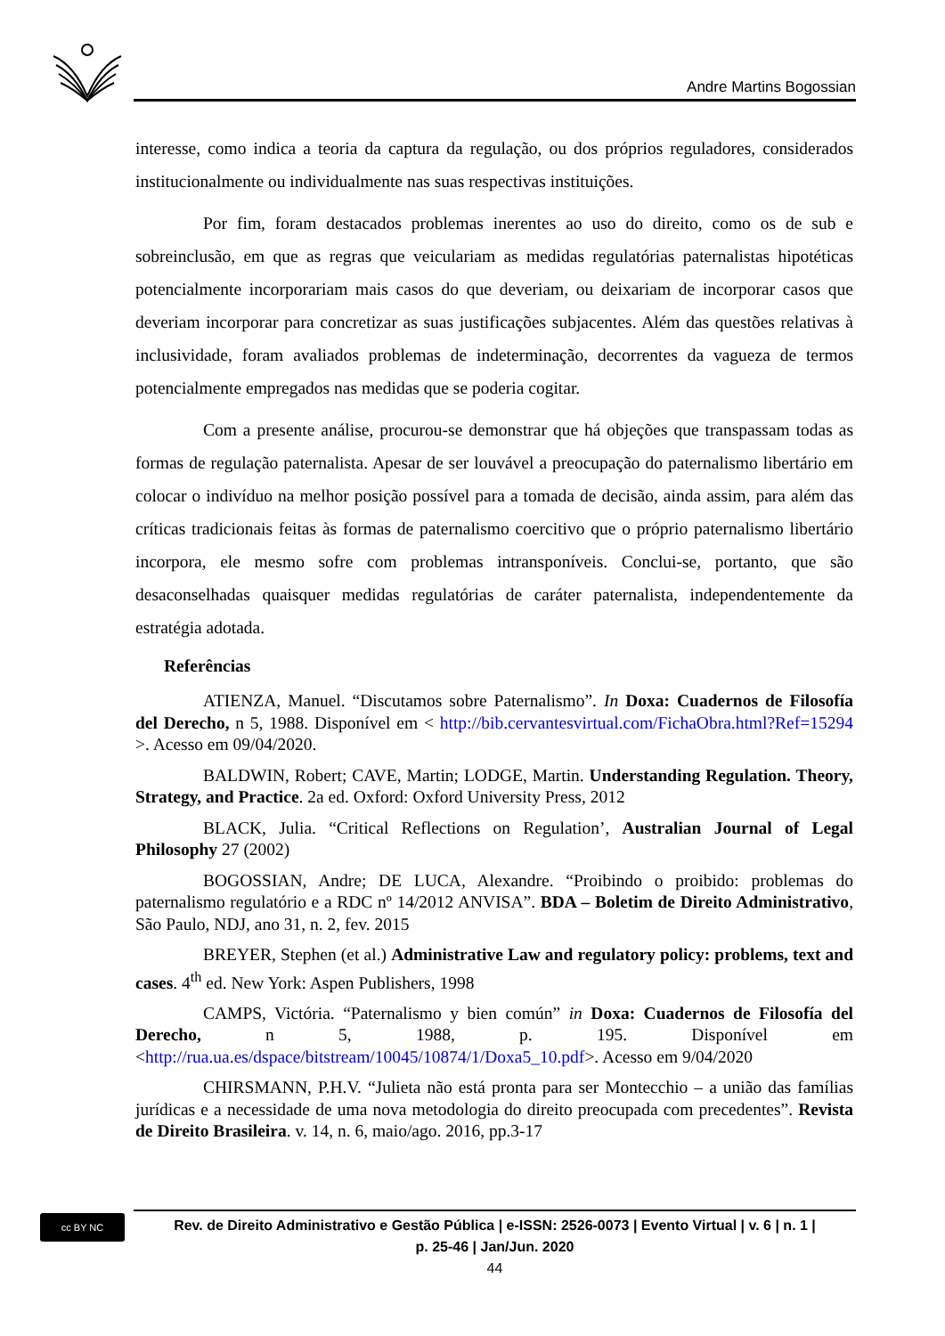Andre Martins Bogossian
interesse, como indica a teoria da captura da regulação, ou dos próprios reguladores, considerados institucionalmente ou individualmente nas suas respectivas instituições.
Por fim, foram destacados problemas inerentes ao uso do direito, como os de sub e sobreinclusão, em que as regras que veiculariam as medidas regulatórias paternalistas hipotéticas potencialmente incorporariam mais casos do que deveriam, ou deixariam de incorporar casos que deveriam incorporar para concretizar as suas justificações subjacentes. Além das questões relativas à inclusividade, foram avaliados problemas de indeterminação, decorrentes da vagueza de termos potencialmente empregados nas medidas que se poderia cogitar.
Com a presente análise, procurou-se demonstrar que há objeções que transpassam todas as formas de regulação paternalista. Apesar de ser louvável a preocupação do paternalismo libertário em colocar o indivíduo na melhor posição possível para a tomada de decisão, ainda assim, para além das críticas tradicionais feitas às formas de paternalismo coercitivo que o próprio paternalismo libertário incorpora, ele mesmo sofre com problemas intransponíveis. Conclui-se, portanto, que são desaconselhadas quaisquer medidas regulatórias de caráter paternalista, independentemente da estratégia adotada.
Referências
ATIENZA, Manuel. “Discutamos sobre Paternalismo”. In Doxa: Cuadernos de Filosofía del Derecho, n 5, 1988. Disponível em < http://bib.cervantesvirtual.com/FichaObra.html?Ref=15294 >. Acesso em 09/04/2020.
BALDWIN, Robert; CAVE, Martin; LODGE, Martin. Understanding Regulation. Theory, Strategy, and Practice. 2a ed. Oxford: Oxford University Press, 2012
BLACK, Julia. “Critical Reflections on Regulation’, Australian Journal of Legal Philosophy 27 (2002)
BOGOSSIAN, Andre; DE LUCA, Alexandre. “Proibindo o proibido: problemas do paternalismo regulatório e a RDC nº 14/2012 ANVISA”. BDA – Boletim de Direito Administrativo, São Paulo, NDJ, ano 31, n. 2, fev. 2015
BREYER, Stephen (et al.) Administrative Law and regulatory policy: problems, text and cases. 4<sup>th</sup> ed. New York: Aspen Publishers, 1998
CAMPS, Victória. “Paternalismo y bien común” in Doxa: Cuadernos de Filosofía del Derecho, n 5, 1988, p. 195. Disponível em <http://rua.ua.es/dspace/bitstream/10045/10874/1/Doxa5_10.pdf>. Acesso em 9/04/2020
CHIRSMANN, P.H.V. “Julieta não está pronta para ser Montecchio – a união das famílias jurídicas e a necessidade de uma nova metodologia do direito preocupada com precedentes”. Revista de Direito Brasileira. v. 14, n. 6, maio/ago. 2016, pp.3-17
cc BY NC
Rev. de Direito Administrativo e Gestão Pública | e-ISSN: 2526-0073 | Evento Virtual | v. 6 | n. 1 |
p. 25-46 | Jan/Jun. 2020
44